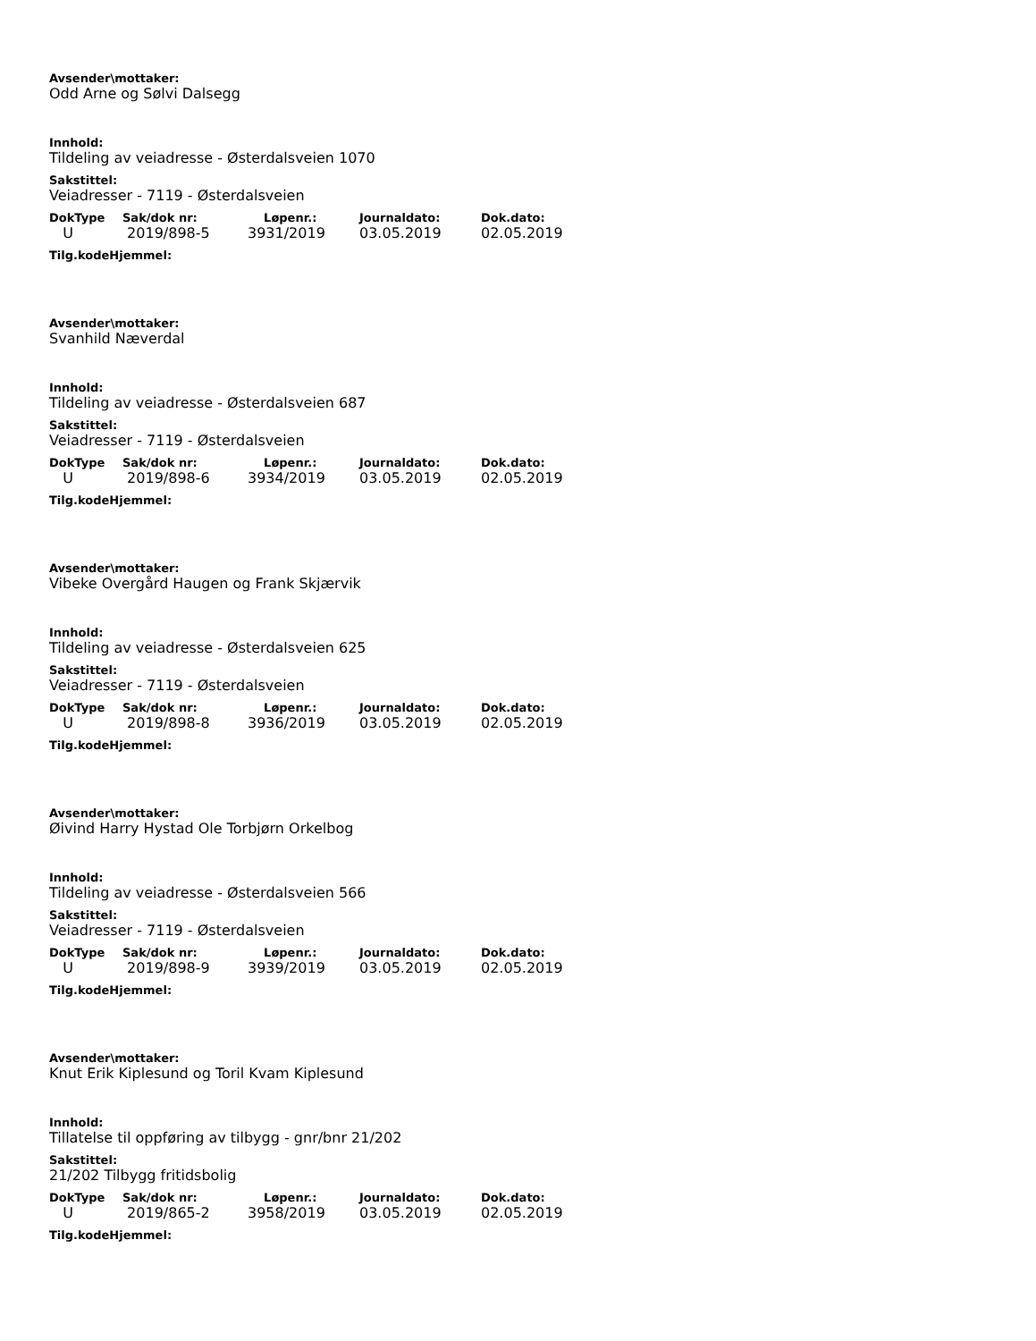Avsender\mottaker:
Odd Arne og Sølvi Dalsegg
Innhold:
Tildeling av veiadresse - Østerdalsveien 1070
Sakstittel:
Veiadresser - 7119 - Østerdalsveien
| DokType | Sak/dok nr: | Løpenr.: | Journaldato: | Dok.dato: |
| --- | --- | --- | --- | --- |
| U | 2019/898-5 | 3931/2019 | 03.05.2019 | 02.05.2019 |
Tilg.kodeHjemmel:
Avsender\mottaker:
Svanhild Næverdal
Innhold:
Tildeling av veiadresse - Østerdalsveien 687
Sakstittel:
Veiadresser - 7119 - Østerdalsveien
| DokType | Sak/dok nr: | Løpenr.: | Journaldato: | Dok.dato: |
| --- | --- | --- | --- | --- |
| U | 2019/898-6 | 3934/2019 | 03.05.2019 | 02.05.2019 |
Tilg.kodeHjemmel:
Avsender\mottaker:
Vibeke Overgård Haugen og Frank Skjærvik
Innhold:
Tildeling av veiadresse - Østerdalsveien 625
Sakstittel:
Veiadresser - 7119 - Østerdalsveien
| DokType | Sak/dok nr: | Løpenr.: | Journaldato: | Dok.dato: |
| --- | --- | --- | --- | --- |
| U | 2019/898-8 | 3936/2019 | 03.05.2019 | 02.05.2019 |
Tilg.kodeHjemmel:
Avsender\mottaker:
Øivind Harry Hystad Ole Torbjørn Orkelbog
Innhold:
Tildeling av veiadresse - Østerdalsveien 566
Sakstittel:
Veiadresser - 7119 - Østerdalsveien
| DokType | Sak/dok nr: | Løpenr.: | Journaldato: | Dok.dato: |
| --- | --- | --- | --- | --- |
| U | 2019/898-9 | 3939/2019 | 03.05.2019 | 02.05.2019 |
Tilg.kodeHjemmel:
Avsender\mottaker:
Knut Erik Kiplesund og Toril Kvam Kiplesund
Innhold:
Tillatelse til oppføring av tilbygg - gnr/bnr 21/202
Sakstittel:
21/202 Tilbygg fritidsbolig
| DokType | Sak/dok nr: | Løpenr.: | Journaldato: | Dok.dato: |
| --- | --- | --- | --- | --- |
| U | 2019/865-2 | 3958/2019 | 03.05.2019 | 02.05.2019 |
Tilg.kodeHjemmel: